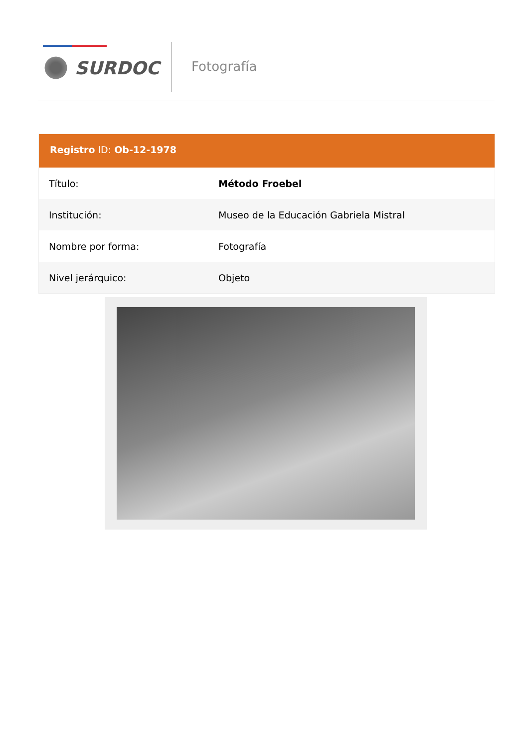SURDOC Fotografía
Registro ID: Ob-12-1978
| Título: | Método Froebel |
| Institución: | Museo de la Educación Gabriela Mistral |
| Nombre por forma: | Fotografía |
| Nivel jerárquico: | Objeto |